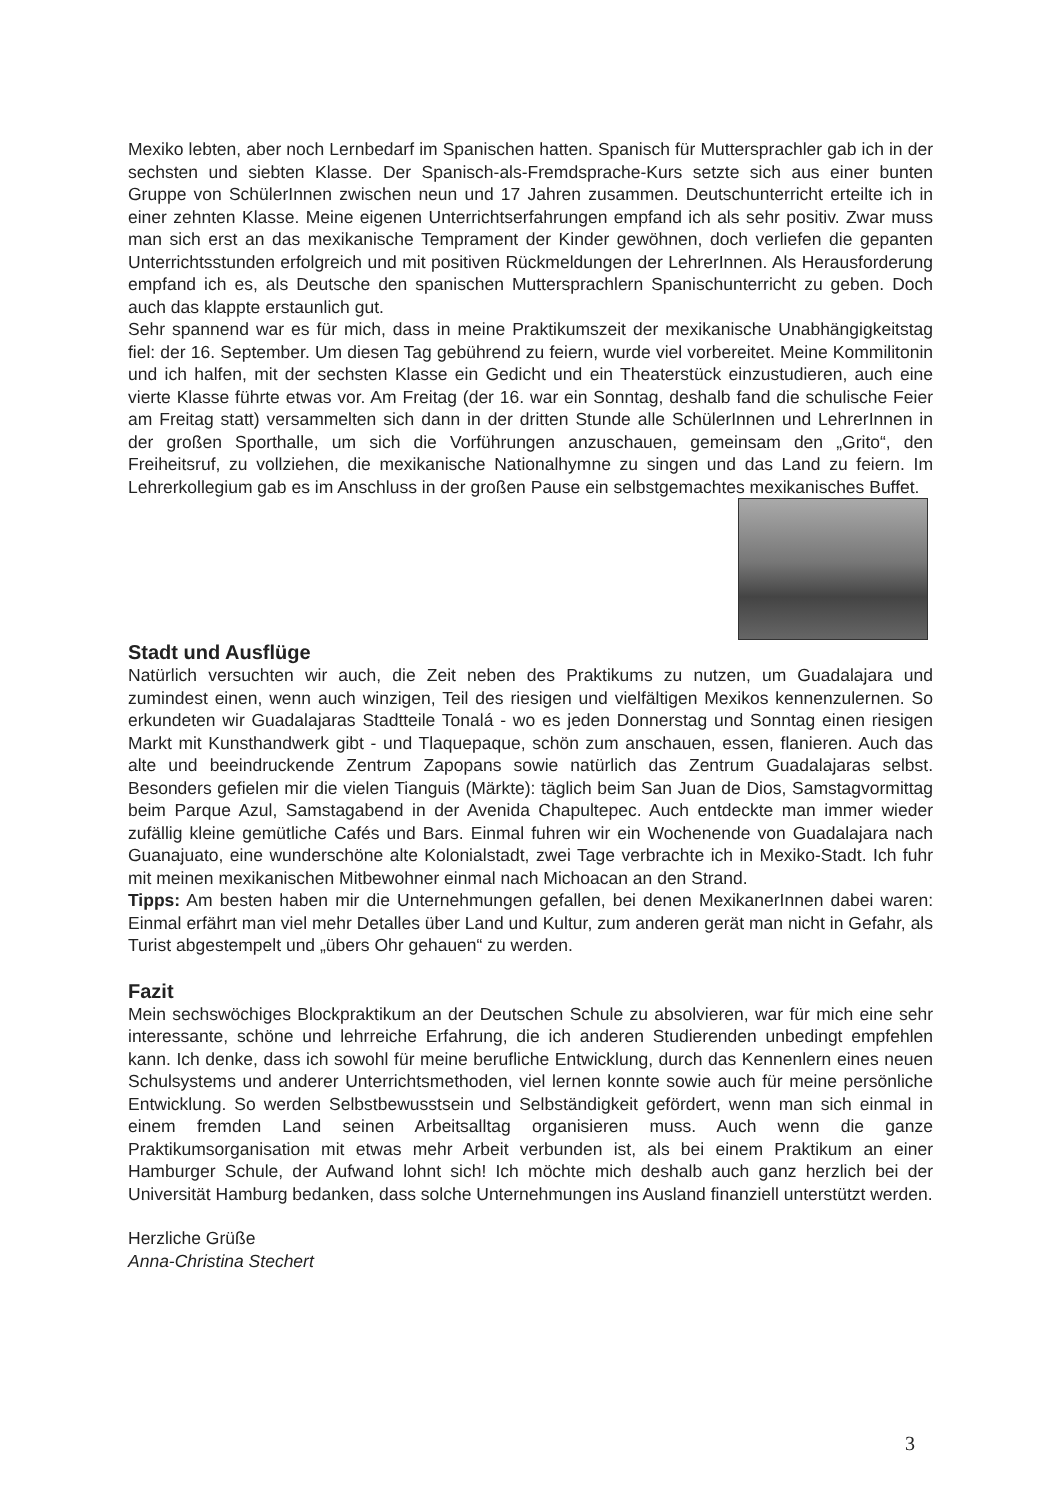Mexiko lebten, aber noch Lernbedarf im Spanischen hatten. Spanisch für Muttersprachler gab ich in der sechsten und siebten Klasse. Der Spanisch-als-Fremdsprache-Kurs setzte sich aus einer bunten Gruppe von SchülerInnen zwischen neun und 17 Jahren zusammen. Deutschunterricht erteilte ich in einer zehnten Klasse. Meine eigenen Unterrichtserfahrungen empfand ich als sehr positiv. Zwar muss man sich erst an das mexikanische Temprament der Kinder gewöhnen, doch verliefen die gepanten Unterrichtsstunden erfolgreich und mit positiven Rückmeldungen der LehrerInnen. Als Herausforderung empfand ich es, als Deutsche den spanischen Muttersprachlern Spanischunterricht zu geben. Doch auch das klappte erstaunlich gut.
Sehr spannend war es für mich, dass in meine Praktikumszeit der mexikanische Unabhängigkeitstag fiel: der 16. September. Um diesen Tag gebührend zu feiern, wurde viel vorbereitet. Meine Kommilitonin und ich halfen, mit der sechsten Klasse ein Gedicht und ein Theaterstück einzustudieren, auch eine vierte Klasse führte etwas vor. Am Freitag (der 16. war ein Sonntag, deshalb fand die schulische Feier am Freitag statt) versammelten sich dann in der dritten Stunde alle SchülerInnen und LehrerInnen in der großen Sporthalle, um sich die Vorführungen anzuschauen, gemeinsam den „Grito“, den Freiheitsruf, zu vollziehen, die mexikanische Nationalhymne zu singen und das Land zu feiern. Im Lehrerkollegium gab es im Anschluss in der großen Pause ein selbstgemachtes mexikanisches Buffet.
Stadt und Ausflüge
Natürlich versuchten wir auch, die Zeit neben des Praktikums zu nutzen, um Guadalajara und zumindest einen, wenn auch winzigen, Teil des riesigen und vielfältigen Mexikos kennenzulernen. So erkundeten wir Guadalajaras Stadtteile Tonalá - wo es jeden Donnerstag und Sonntag einen riesigen Markt mit Kunsthandwerk gibt - und Tlaquepaque, schön zum anschauen, essen, flanieren. Auch das alte und beeindruckende Zentrum Zapopans sowie natürlich das Zentrum Guadalajaras selbst. Besonders gefielen mir die vielen Tianguis (Märkte): täglich beim San Juan de Dios, Samstagvormittag beim Parque Azul, Samstagabend in der Avenida Chapultepec. Auch entdeckte man immer wieder zufällig kleine gemütliche Cafés und Bars. Einmal fuhren wir ein Wochenende von Guadalajara nach Guanajuato, eine wunderschöne alte Kolonialstadt, zwei Tage verbrachte ich in Mexiko-Stadt. Ich fuhr mit meinen mexikanischen Mitbewohner einmal nach Michoacan an den Strand.
Tipps: Am besten haben mir die Unternehmungen gefallen, bei denen MexikanerInnen dabei waren: Einmal erfährt man viel mehr Detalles über Land und Kultur, zum anderen gerät man nicht in Gefahr, als Turist abgestempelt und „übers Ohr gehauen“ zu werden.
Fazit
Mein sechswöchiges Blockpraktikum an der Deutschen Schule zu absolvieren, war für mich eine sehr interessante, schöne und lehrreiche Erfahrung, die ich anderen Studierenden unbedingt empfehlen kann. Ich denke, dass ich sowohl für meine berufliche Entwicklung, durch das Kennenlern eines neuen Schulsystems und anderer Unterrichtsmethoden, viel lernen konnte sowie auch für meine persönliche Entwicklung. So werden Selbstbewusstsein und Selbständigkeit gefördert, wenn man sich einmal in einem fremden Land seinen Arbeitsalltag organisieren muss. Auch wenn die ganze Praktikumsorganisation mit etwas mehr Arbeit verbunden ist, als bei einem Praktikum an einer Hamburger Schule, der Aufwand lohnt sich! Ich möchte mich deshalb auch ganz herzlich bei der Universität Hamburg bedanken, dass solche Unternehmungen ins Ausland finanziell unterstützt werden.
Herzliche Grüße
Anna-Christina Stechert
3